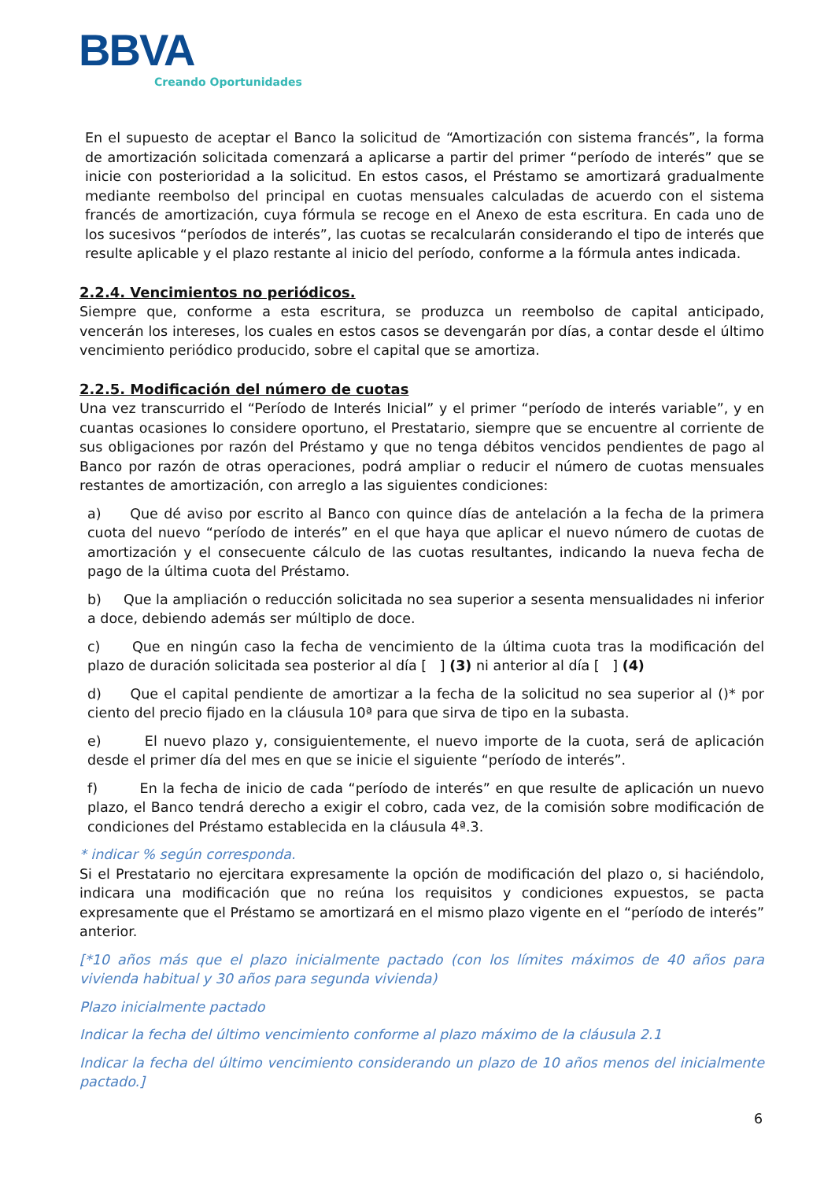BBVA
Creando Oportunidades
En el supuesto de aceptar el Banco la solicitud de “Amortización con sistema francés”, la forma de amortización solicitada comenzará a aplicarse a partir del primer “período de interés” que se inicie con posterioridad a la solicitud. En estos casos, el Préstamo se amortizará gradualmente mediante reembolso del principal en cuotas mensuales calculadas de acuerdo con el sistema francés de amortización, cuya fórmula se recoge en el Anexo de esta escritura. En cada uno de los sucesivos “períodos de interés”, las cuotas se recalcularán considerando el tipo de interés que resulte aplicable y el plazo restante al inicio del período, conforme a la fórmula antes indicada.
2.2.4. Vencimientos no periódicos.
Siempre que, conforme a esta escritura, se produzca un reembolso de capital anticipado, vencerán los intereses, los cuales en estos casos se devengarán por días, a contar desde el último vencimiento periódico producido, sobre el capital que se amortiza.
2.2.5. Modificación del número de cuotas
Una vez transcurrido el “Período de Interés Inicial” y el primer “período de interés variable”, y en cuantas ocasiones lo considere oportuno, el Prestatario, siempre que se encuentre al corriente de sus obligaciones por razón del Préstamo y que no tenga débitos vencidos pendientes de pago al Banco por razón de otras operaciones, podrá ampliar o reducir el número de cuotas mensuales restantes de amortización, con arreglo a las siguientes condiciones:
a) Que dé aviso por escrito al Banco con quince días de antelación a la fecha de la primera cuota del nuevo “período de interés” en el que haya que aplicar el nuevo número de cuotas de amortización y el consecuente cálculo de las cuotas resultantes, indicando la nueva fecha de pago de la última cuota del Préstamo.
b) Que la ampliación o reducción solicitada no sea superior a sesenta mensualidades ni inferior a doce, debiendo además ser múltiplo de doce.
c) Que en ningún caso la fecha de vencimiento de la última cuota tras la modificación del plazo de duración solicitada sea posterior al día [ ] (3) ni anterior al día [ ] (4)
d) Que el capital pendiente de amortizar a la fecha de la solicitud no sea superior al ()* por ciento del precio fijado en la cláusula 10ª para que sirva de tipo en la subasta.
e) El nuevo plazo y, consiguientemente, el nuevo importe de la cuota, será de aplicación desde el primer día del mes en que se inicie el siguiente “período de interés”.
f) En la fecha de inicio de cada “período de interés” en que resulte de aplicación un nuevo plazo, el Banco tendrá derecho a exigir el cobro, cada vez, de la comisión sobre modificación de condiciones del Préstamo establecida en la cláusula 4ª.3.
* indicar % según corresponda.
Si el Prestatario no ejercitara expresamente la opción de modificación del plazo o, si haciéndolo, indicara una modificación que no reúna los requisitos y condiciones expuestos, se pacta expresamente que el Préstamo se amortizará en el mismo plazo vigente en el “período de interés” anterior.
[*10 años más que el plazo inicialmente pactado (con los límites máximos de 40 años para vivienda habitual y 30 años para segunda vivienda)
Plazo inicialmente pactado
Indicar la fecha del último vencimiento conforme al plazo máximo de la cláusula 2.1
Indicar la fecha del último vencimiento considerando un plazo de 10 años menos del inicialmente pactado.]
6